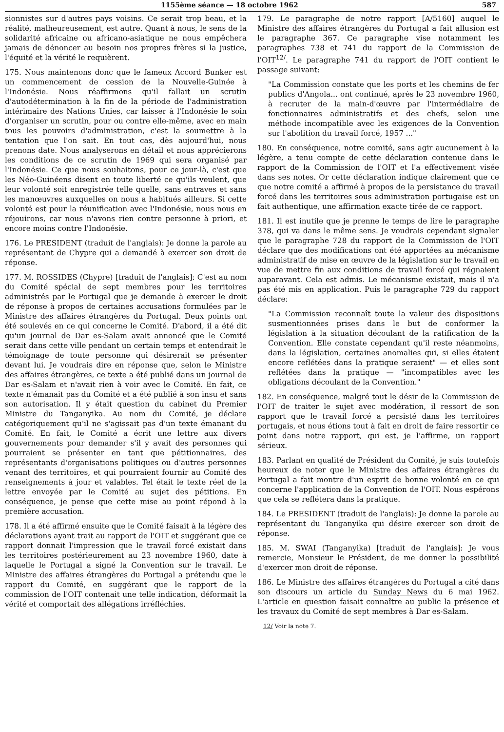1155ème séance — 18 octobre 1962 587
sionnistes sur d'autres pays voisins. Ce serait trop beau, et la réalité, malheureusement, est autre. Quant à nous, le sens de la solidarité africaine ou africano-asiatique ne nous empêchera jamais de dénoncer au besoin nos propres frères si la justice, l'équité et la vérité le requièrent.
175. Nous maintenons donc que le fameux Accord Bunker est un commencement de cession de la Nouvelle-Guinée à l'Indonésie. Nous réaffirmons qu'il fallait un scrutin d'autodétermination à la fin de la période de l'administration intérimaire des Nations Unies, car laisser à l'Indonésie le soin d'organiser un scrutin, pour ou contre elle-même, avec en main tous les pouvoirs d'administration, c'est la soumettre à la tentation que l'on sait. En tout cas, dès aujourd'hui, nous prenons date. Nous analyserons en détail et nous apprécierons les conditions de ce scrutin de 1969 qui sera organisé par l'Indonésie. Ce que nous souhaitons, pour ce jour-là, c'est que les Néo-Guinéens disent en toute liberté ce qu'ils veulent, que leur volonté soit enregistrée telle quelle, sans entraves et sans les manœuvres auxquelles on nous a habitués ailleurs. Si cette volonté est pour la réunification avec l'Indonésie, nous nous en réjouirons, car nous n'avons rien contre personne à priori, et encore moins contre l'Indonésie.
176. Le PRESIDENT (traduit de l'anglais): Je donne la parole au représentant de Chypre qui a demandé à exercer son droit de réponse.
177. M. ROSSIDES (Chypre) [traduit de l'anglais]: C'est au nom du Comité spécial de sept membres pour les territoires administrés par le Portugal que je demande à exercer le droit de réponse à propos de certaines accusations formulées par le Ministre des affaires étrangères du Portugal. Deux points ont été soulevés en ce qui concerne le Comité. D'abord, il a été dit qu'un journal de Dar es-Salam avait annoncé que le Comité serait dans cette ville pendant un certain temps et entendrait le témoignage de toute personne qui désirerait se présenter devant lui. Je voudrais dire en réponse que, selon le Ministre des affaires étrangères, ce texte a été publié dans un journal de Dar es-Salam et n'avait rien à voir avec le Comité. En fait, ce texte n'émanait pas du Comité et a été publié à son insu et sans son autorisation. Il y était question du cabinet du Premier Ministre du Tanganyika. Au nom du Comité, je déclare catégoriquement qu'il ne s'agissait pas d'un texte émanant du Comité. En fait, le Comité a écrit une lettre aux divers gouvernements pour demander s'il y avait des personnes qui pourraient se présenter en tant que pétitionnaires, des représentants d'organisations politiques ou d'autres personnes venant des territoires, et qui pourraient fournir au Comité des renseignements à jour et valables. Tel était le texte réel de la lettre envoyée par le Comité au sujet des pétitions. En conséquence, je pense que cette mise au point répond à la première accusation.
178. Il a été affirmé ensuite que le Comité faisait à la légère des déclarations ayant trait au rapport de l'OIT et suggérant que ce rapport donnait l'impression que le travail forcé existait dans les territoires postérieurement au 23 novembre 1960, date à laquelle le Portugal a signé la Convention sur le travail. Le Ministre des affaires étrangères du Portugal a prétendu que le rapport du Comité, en suggérant que le rapport de la commission de l'OIT contenait une telle indication, déformait la vérité et comportait des allégations irréfléchies.
179. Le paragraphe de notre rapport [A/5160] auquel le Ministre des affaires étrangères du Portugal a fait allusion est le paragraphe 367. Ce paragraphe vise notamment les paragraphes 738 et 741 du rapport de la Commission de l'OIT<sup>12/</sup>. Le paragraphe 741 du rapport de l'OIT contient le passage suivant:
"La Commission constate que les ports et les chemins de fer publics d'Angola... ont continué, après le 23 novembre 1960, à recruter de la main-d'œuvre par l'intermédiaire de fonctionnaires administratifs et des chefs, selon une méthode incompatible avec les exigences de la Convention sur l'abolition du travail forcé, 1957 ..."
180. En conséquence, notre comité, sans agir aucunement à la légère, a tenu compte de cette déclaration contenue dans le rapport de la Commission de l'OIT et l'a effectivement visée dans ses notes. Or cette déclaration indique clairement que ce que notre comité a affirmé à propos de la persistance du travail forcé dans les territoires sous administration portugaise est un fait authentique, une affirmation exacte tirée de ce rapport.
181. Il est inutile que je prenne le temps de lire le paragraphe 378, qui va dans le même sens. Je voudrais cependant signaler que le paragraphe 728 du rapport de la Commission de l'OIT déclare que des modifications ont été apportées au mécanisme administratif de mise en œuvre de la législation sur le travail en vue de mettre fin aux conditions de travail forcé qui régnaient auparavant. Cela est admis. Le mécanisme existait, mais il n'a pas été mis en application. Puis le paragraphe 729 du rapport déclare:
"La Commission reconnaît toute la valeur des dispositions susmentionnées prises dans le but de conformer la législation à la situation découlant de la ratification de la Convention. Elle constate cependant qu'il reste néanmoins, dans la législation, certaines anomalies qui, si elles étaient encore reflétées dans la pratique seraient" — et elles sont reflétées dans la pratique — "incompatibles avec les obligations découlant de la Convention."
182. En conséquence, malgré tout le désir de la Commission de l'OIT de traiter le sujet avec modération, il ressort de son rapport que le travail forcé a persisté dans les territoires portugais, et nous étions tout à fait en droit de faire ressortir ce point dans notre rapport, qui est, je l'affirme, un rapport sérieux.
183. Parlant en qualité de Président du Comité, je suis toutefois heureux de noter que le Ministre des affaires étrangères du Portugal a fait montre d'un esprit de bonne volonté en ce qui concerne l'application de la Convention de l'OIT. Nous espérons que cela se reflétera dans la pratique.
184. Le PRESIDENT (traduit de l'anglais): Je donne la parole au représentant du Tanganyika qui désire exercer son droit de réponse.
185. M. SWAI (Tanganyika) [traduit de l'anglais]: Je vous remercie, Monsieur le Président, de me donner la possibilité d'exercer mon droit de réponse.
186. Le Ministre des affaires étrangères du Portugal a cité dans son discours un article du Sunday News du 6 mai 1962. L'article en question faisait connaître au public la présence et les travaux du Comité de sept membres à Dar es-Salam.
12/ Voir la note 7.